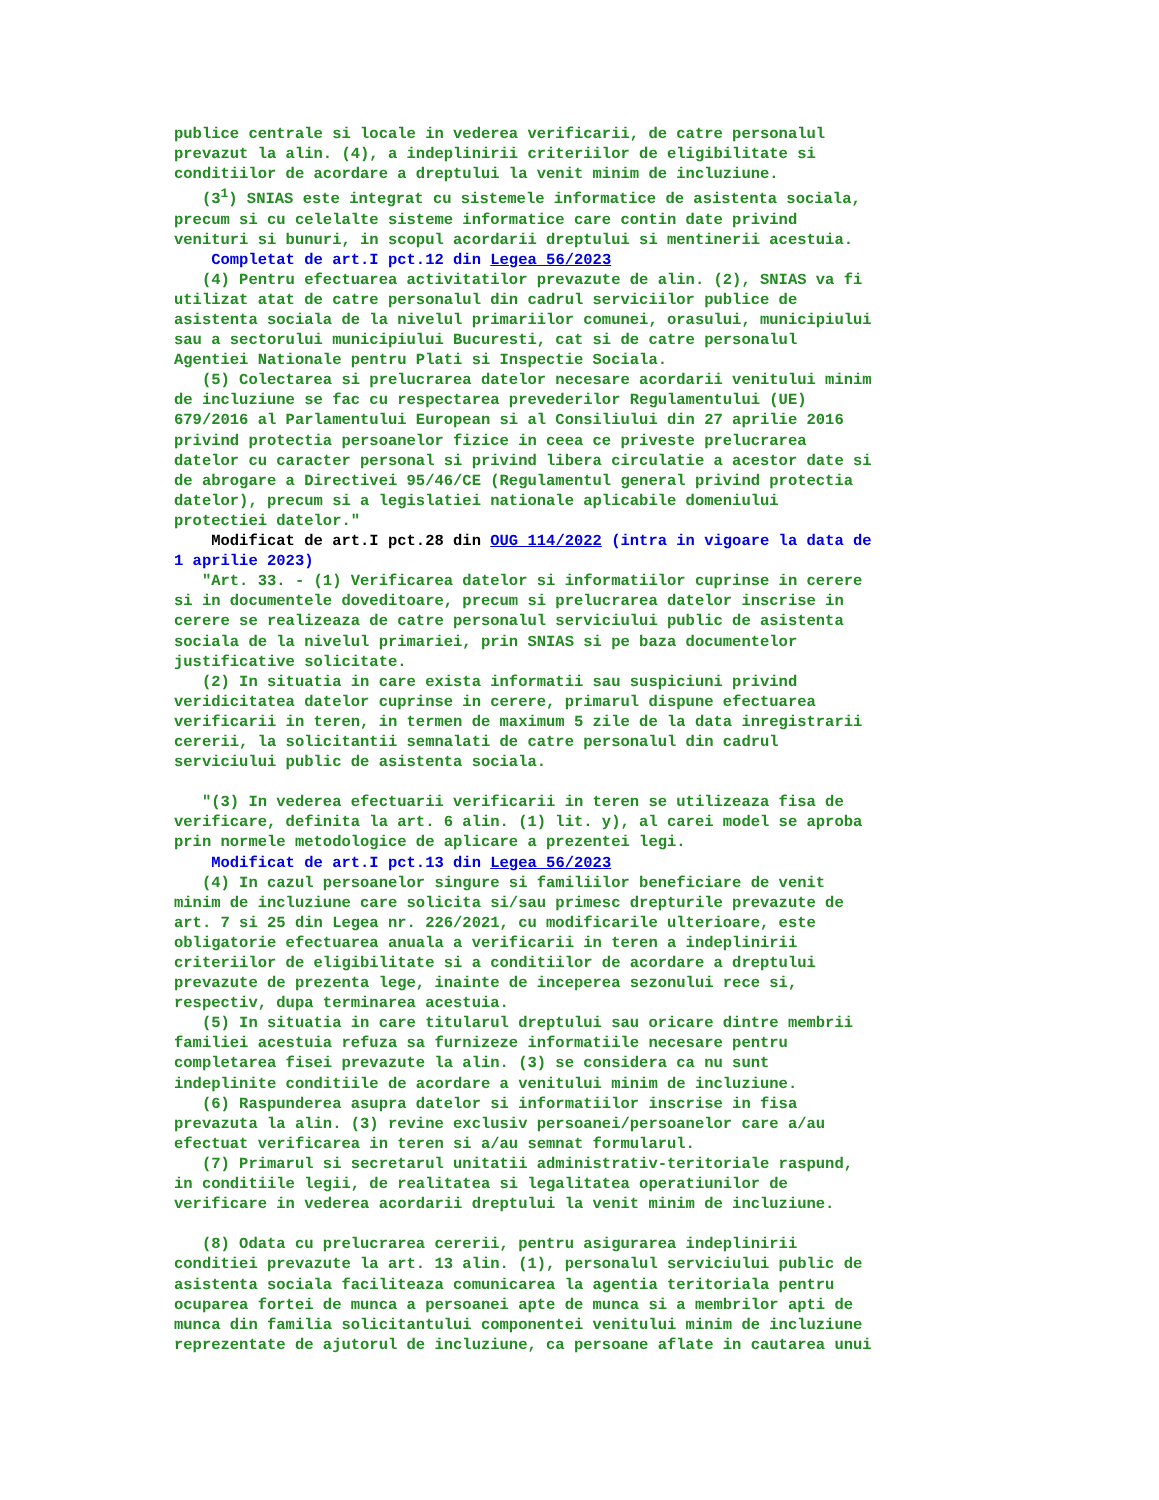publice centrale si locale in vederea verificarii, de catre personalul prevazut la alin. (4), a indeplinirii criteriilor de eligibilitate si conditiilor de acordare a dreptului la venit minim de incluziune. (3<sup>1</sup>) SNIAS este integrat cu sistemele informatice de asistenta sociala, precum si cu celelalte sisteme informatice care contin date privind venituri si bunuri, in scopul acordarii dreptului si mentinerii acestuia. Completat de art.I pct.12 din Legea 56/2023 (4) Pentru efectuarea activitatilor prevazute de alin. (2), SNIAS va fi utilizat atat de catre personalul din cadrul serviciilor publice de asistenta sociala de la nivelul primariilor comunei, orasului, municipiului sau a sectorului municipiului Bucuresti, cat si de catre personalul Agentiei Nationale pentru Plati si Inspectie Sociala. (5) Colectarea si prelucrarea datelor necesare acordarii venitului minim de incluziune se fac cu respectarea prevederilor Regulamentului (UE) 679/2016 al Parlamentului European si al Consiliului din 27 aprilie 2016 privind protectia persoanelor fizice in ceea ce priveste prelucrarea datelor cu caracter personal si privind libera circulatie a acestor date si de abrogare a Directivei 95/46/CE (Regulamentul general privind protectia datelor), precum si a legislatiei nationale aplicabile domeniului protectiei datelor." Modificat de art.I pct.28 din OUG 114/2022 (intra in vigoare la data de 1 aprilie 2023) "Art. 33. - (1) Verificarea datelor si informatiilor cuprinse in cerere si in documentele doveditoare, precum si prelucrarea datelor inscrise in cerere se realizeaza de catre personalul serviciului public de asistenta sociala de la nivelul primariei, prin SNIAS si pe baza documentelor justificative solicitate. (2) In situatia in care exista informatii sau suspiciuni privind veridicitatea datelor cuprinse in cerere, primarul dispune efectuarea verificarii in teren, in termen de maximum 5 zile de la data inregistrarii cererii, la solicitantii semnalati de catre personalul din cadrul serviciului public de asistenta sociala. "(3) In vederea efectuarii verificarii in teren se utilizeaza fisa de verificare, definita la art. 6 alin. (1) lit. y), al carei model se aproba prin normele metodologice de aplicare a prezentei legi. Modificat de art.I pct.13 din Legea 56/2023 (4) In cazul persoanelor singure si familiilor beneficiare de venit minim de incluziune care solicita si/sau primesc drepturile prevazute de art. 7 si 25 din Legea nr. 226/2021, cu modificarile ulterioare, este obligatorie efectuarea anuala a verificarii in teren a indeplinirii criteriilor de eligibilitate si a conditiilor de acordare a dreptului prevazute de prezenta lege, inainte de inceperea sezonului rece si, respectiv, dupa terminarea acestuia. (5) In situatia in care titularul dreptului sau oricare dintre membrii familiei acestuia refuza sa furnizeze informatiile necesare pentru completarea fisei prevazute la alin. (3) se considera ca nu sunt indeplinite conditiile de acordare a venitului minim de incluziune. (6) Raspunderea asupra datelor si informatiilor inscrise in fisa prevazuta la alin. (3) revine exclusiv persoanei/persoanelor care a/au efectuat verificarea in teren si a/au semnat formularul. (7) Primarul si secretarul unitatii administrativ-teritoriale raspund, in conditiile legii, de realitatea si legalitatea operatiunilor de verificare in vederea acordarii dreptului la venit minim de incluziune. (8) Odata cu prelucrarea cererii, pentru asigurarea indeplinirii conditiei prevazute la art. 13 alin. (1), personalul serviciului public de asistenta sociala faciliteaza comunicarea la agentia teritoriala pentru ocuparea fortei de munca a persoanei apte de munca si a membrilor apti de munca din familia solicitantului componentei venitului minim de incluziune reprezentate de ajutorul de incluziune, ca persoane aflate in cautarea unui